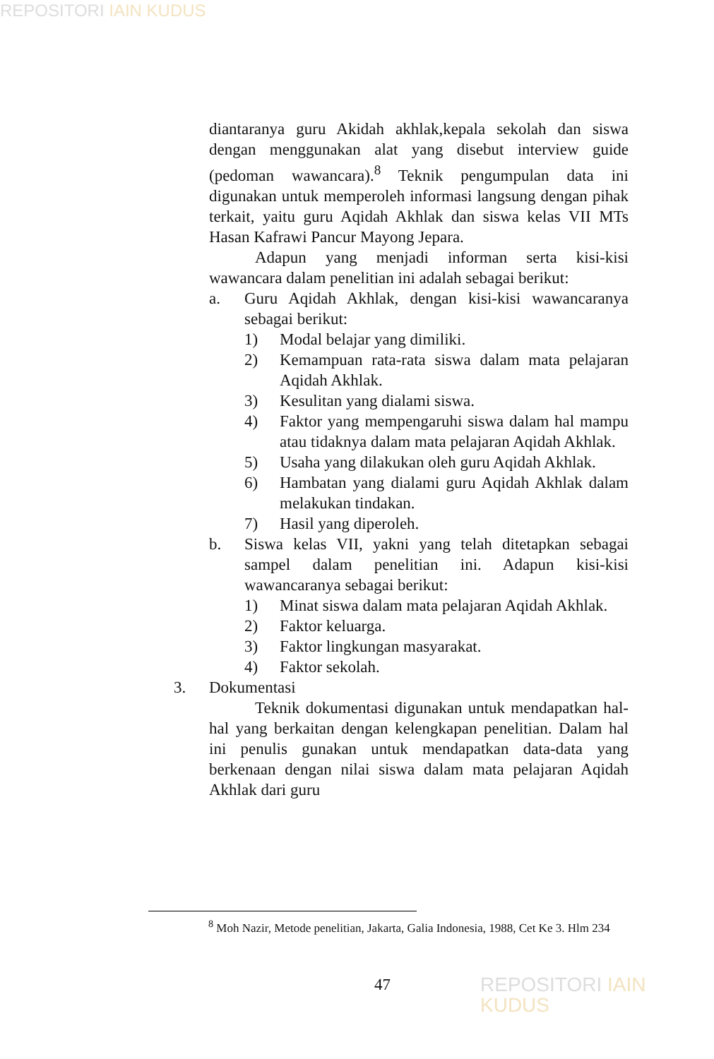REPOSITORI IAIN KUDUS
diantaranya guru Akidah akhlak,kepala sekolah dan siswa dengan menggunakan alat yang disebut interview guide (pedoman wawancara).<sup>8</sup> Teknik pengumpulan data ini digunakan untuk memperoleh informasi langsung dengan pihak terkait, yaitu guru Aqidah Akhlak dan siswa kelas VII MTs Hasan Kafrawi Pancur Mayong Jepara.
Adapun yang menjadi informan serta kisi-kisi wawancara dalam penelitian ini adalah sebagai berikut:
a. Guru Aqidah Akhlak, dengan kisi-kisi wawancaranya sebagai berikut:
1) Modal belajar yang dimiliki.
2) Kemampuan rata-rata siswa dalam mata pelajaran Aqidah Akhlak.
3) Kesulitan yang dialami siswa.
4) Faktor yang mempengaruhi siswa dalam hal mampu atau tidaknya dalam mata pelajaran Aqidah Akhlak.
5) Usaha yang dilakukan oleh guru Aqidah Akhlak.
6) Hambatan yang dialami guru Aqidah Akhlak dalam melakukan tindakan.
7) Hasil yang diperoleh.
b. Siswa kelas VII, yakni yang telah ditetapkan sebagai sampel dalam penelitian ini. Adapun kisi-kisi wawancaranya sebagai berikut:
1) Minat siswa dalam mata pelajaran Aqidah Akhlak.
2) Faktor keluarga.
3) Faktor lingkungan masyarakat.
4) Faktor sekolah.
3. Dokumentasi
Teknik dokumentasi digunakan untuk mendapatkan hal-hal yang berkaitan dengan kelengkapan penelitian. Dalam hal ini penulis gunakan untuk mendapatkan data-data yang berkenaan dengan nilai siswa dalam mata pelajaran Aqidah Akhlak dari guru
<sup>8</sup> Moh Nazir, Metode penelitian, Jakarta, Galia Indonesia, 1988, Cet Ke 3. Hlm 234
47 REPOSITORI IAIN KUDUS